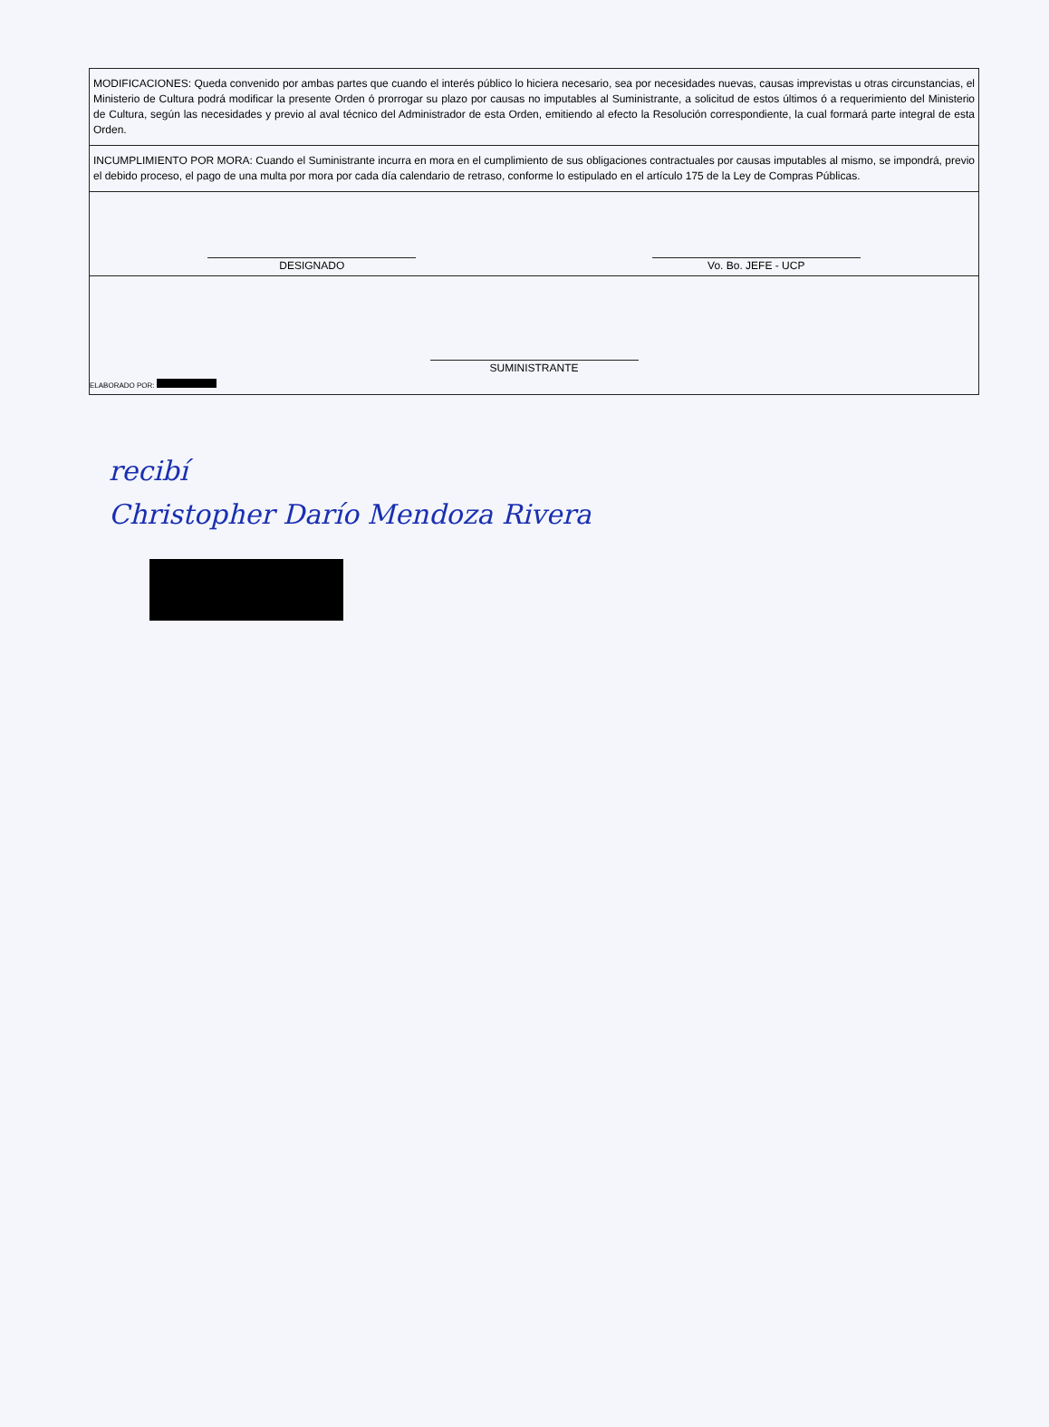| MODIFICACIONES: Queda convenido por ambas partes que cuando el interés público lo hiciera necesario, sea por necesidades nuevas, causas imprevistas u otras circunstancias, el Ministerio de Cultura podrá modificar la presente Orden ó prorrogar su plazo por causas no imputables al Suministrante, a solicitud de estos últimos ó a requerimiento del Ministerio de Cultura, según las necesidades y previo al aval técnico del Administrador de esta Orden, emitiendo al efecto la Resolución correspondiente, la cual formará parte integral de esta Orden. |
| INCUMPLIMIENTO POR MORA: Cuando el Suministrante incurra en mora en el cumplimiento de sus obligaciones contractuales por causas imputables al mismo, se impondrá, previo el debido proceso, el pago de una multa por mora por cada día calendario de retraso, conforme lo estipulado en el artículo 175 de la Ley de Compras Públicas. |
| DESIGNADO Vo. Bo. JEFE - UCP |
| SUMINISTRANTE ELABORADO POR: |
recibí
Christopher Darío Mendoza Rivera